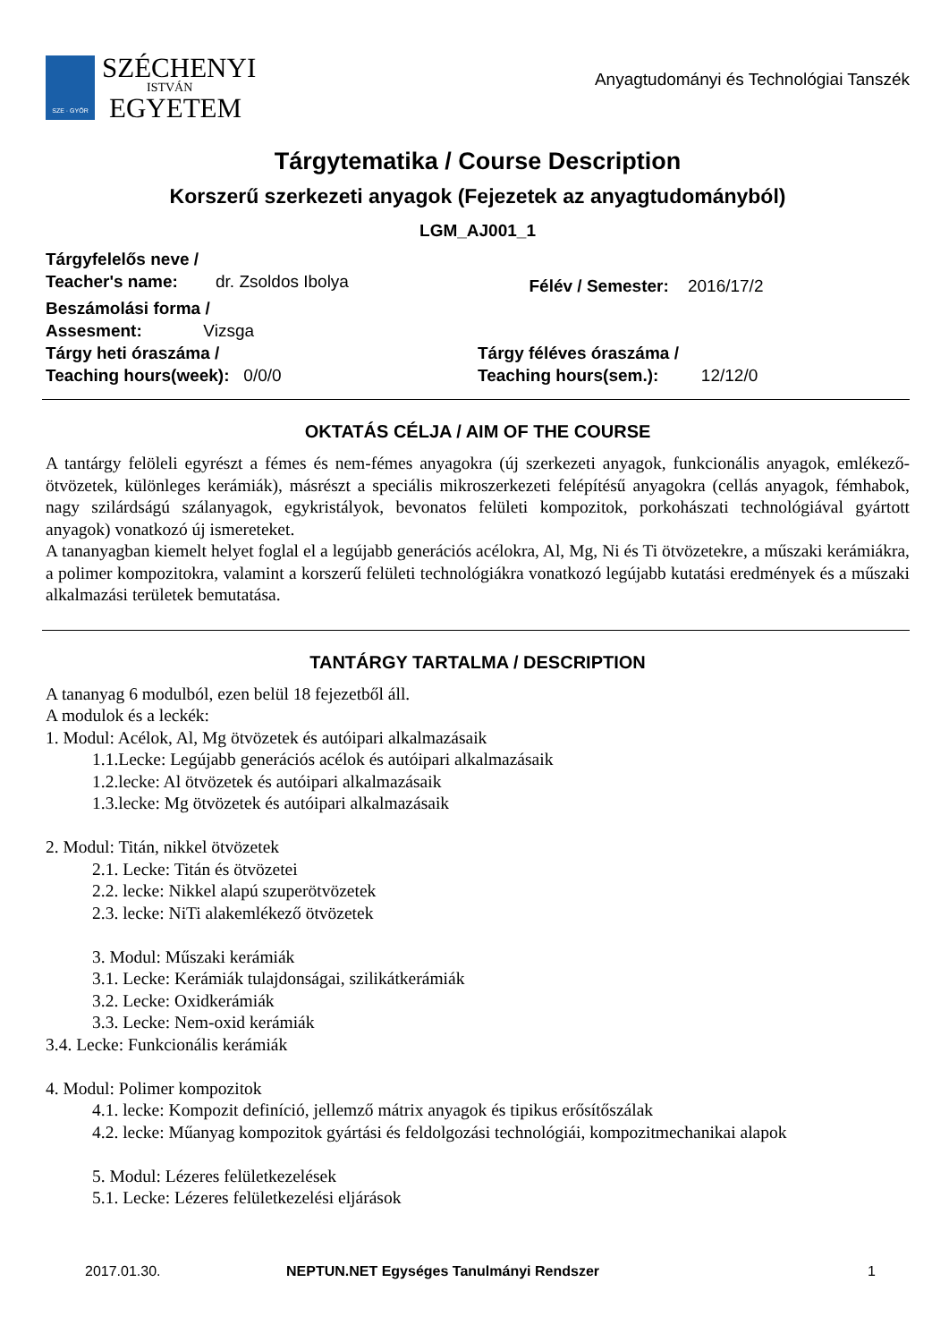SZE · GYŐR
SZÉCHENYI
ISTVÁN
EGYETEM
Anyagtudományi és Technológiai Tanszék
Tárgytematika / Course Description
Korszerű szerkezeti anyagok (Fejezetek az anyagtudományból)
LGM_AJ001_1
Tárgyfelelős neve /
Teacher's name: dr. Zsoldos Ibolya
Félév / Semester: 2016/17/2
Beszámolási forma /
Assesment: Vizsga
Tárgy heti óraszáma /
Teaching hours(week): 0/0/0
Tárgy féléves óraszáma /
Teaching hours(sem.): 12/12/0
OKTATÁS CÉLJA / AIM OF THE COURSE
A tantárgy felöleli egyrészt a fémes és nem-fémes anyagokra (új szerkezeti anyagok, funkcionális anyagok, emlékező-ötvözetek, különleges kerámiák), másrészt a speciális mikroszerkezeti felépítésű anyagokra (cellás anyagok, fémhabok, nagy szilárdságú szálanyagok, egykristályok, bevonatos felületi kompozitok, porkohászati technológiával gyártott anyagok) vonatkozó új ismereteket.
A tananyagban kiemelt helyet foglal el a legújabb generációs acélokra, Al, Mg, Ni és Ti ötvözetekre, a műszaki kerámiákra, a polimer kompozitokra, valamint a korszerű felületi technológiákra vonatkozó legújabb kutatási eredmények és a műszaki alkalmazási területek bemutatása.
TANTÁRGY TARTALMA / DESCRIPTION
A tananyag 6 modulból, ezen belül 18 fejezetből áll.
A modulok és a leckék:
1. Modul: Acélok, Al, Mg ötvözetek és autóipari alkalmazásaik
1.1.Lecke: Legújabb generációs acélok és autóipari alkalmazásaik
1.2.lecke: Al ötvözetek és autóipari alkalmazásaik
1.3.lecke: Mg ötvözetek és autóipari alkalmazásaik
2. Modul: Titán, nikkel ötvözetek
2.1. Lecke: Titán és ötvözetei
2.2. lecke: Nikkel alapú szuperötvözetek
2.3. lecke: NiTi alakemlékező ötvözetek
3. Modul: Műszaki kerámiák
3.1. Lecke: Kerámiák tulajdonságai, szilikátkerámiák
3.2. Lecke: Oxidkerámiák
3.3. Lecke: Nem-oxid kerámiák
3.4. Lecke: Funkcionális kerámiák
4. Modul: Polimer kompozitok
4.1. lecke: Kompozit definíció, jellemző mátrix anyagok és tipikus erősítőszálak
4.2. lecke: Műanyag kompozitok gyártási és feldolgozási technológiái, kompozitmechanikai alapok
5. Modul: Lézeres felületkezelések
5.1. Lecke: Lézeres felületkezelési eljárások
2017.01.30. NEPTUN.NET Egységes Tanulmányi Rendszer 1